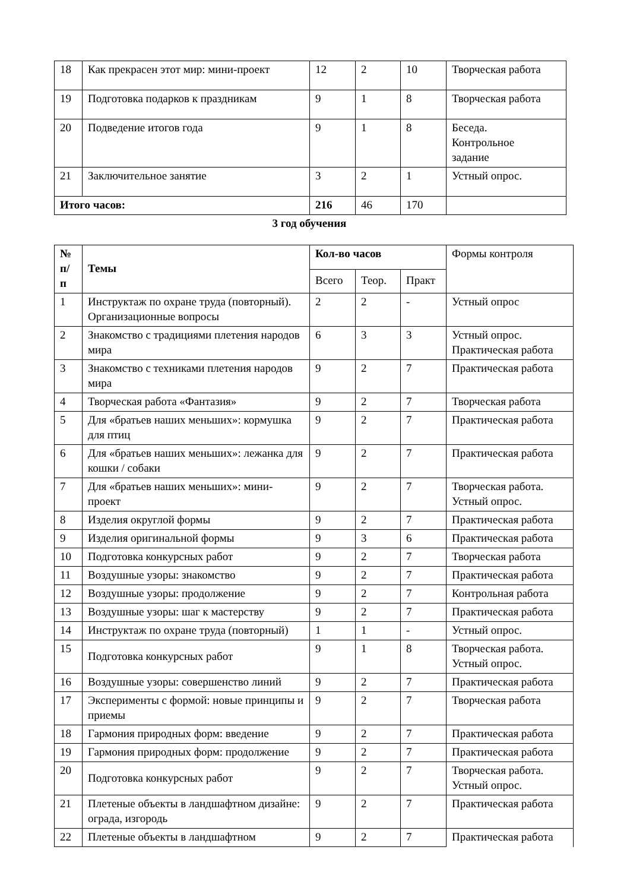| 18 | Как прекрасен этот мир: мини-проект | 12 | 2 | 10 | Творческая работа |
| 19 | Подготовка подарков к праздникам | 9 | 1 | 8 | Творческая работа |
| 20 | Подведение итогов года | 9 | 1 | 8 | Беседа. Контрольное задание |
| 21 | Заключительное занятие | 3 | 2 | 1 | Устный опрос. |
| Итого часов: | | 216 | 46 | 170 | |
3 год обучения
| № п/ п | Темы | Кол-во часов | | | Формы контроля |
| --- | --- | --- | --- | --- | --- |
| | | Всего | Теор. | Практ | |
| 1 | Инструктаж по охране труда (повторный). Организационные вопросы | 2 | 2 | - | Устный опрос |
| 2 | Знакомство с традициями плетения народов мира | 6 | 3 | 3 | Устный опрос. Практическая работа |
| 3 | Знакомство с техниками плетения народов мира | 9 | 2 | 7 | Практическая работа |
| 4 | Творческая работа «Фантазия» | 9 | 2 | 7 | Творческая работа |
| 5 | Для «братьев наших меньших»: кормушка для птиц | 9 | 2 | 7 | Практическая работа |
| 6 | Для «братьев наших меньших»: лежанка для кошки / собаки | 9 | 2 | 7 | Практическая работа |
| 7 | Для «братьев наших меньших»: мини-проект | 9 | 2 | 7 | Творческая работа. Устный опрос. |
| 8 | Изделия округлой формы | 9 | 2 | 7 | Практическая работа |
| 9 | Изделия оригинальной формы | 9 | 3 | 6 | Практическая работа |
| 10 | Подготовка конкурсных работ | 9 | 2 | 7 | Творческая работа |
| 11 | Воздушные узоры: знакомство | 9 | 2 | 7 | Практическая работа |
| 12 | Воздушные узоры: продолжение | 9 | 2 | 7 | Контрольная работа |
| 13 | Воздушные узоры: шаг к мастерству | 9 | 2 | 7 | Практическая работа |
| 14 | Инструктаж по охране труда (повторный) | 1 | 1 | - | Устный опрос. |
| 15 | Подготовка конкурсных работ | 9 | 1 | 8 | Творческая работа. Устный опрос. |
| 16 | Воздушные узоры: совершенство линий | 9 | 2 | 7 | Практическая работа |
| 17 | Эксперименты с формой: новые принципы и приемы | 9 | 2 | 7 | Творческая работа |
| 18 | Гармония природных форм: введение | 9 | 2 | 7 | Практическая работа |
| 19 | Гармония природных форм: продолжение | 9 | 2 | 7 | Практическая работа |
| 20 | Подготовка конкурсных работ | 9 | 2 | 7 | Творческая работа. Устный опрос. |
| 21 | Плетеные объекты в ландшафтном дизайне: ограда, изгородь | 9 | 2 | 7 | Практическая работа |
| 22 | Плетеные объекты в ландшафтном | 9 | 2 | 7 | Практическая работа |